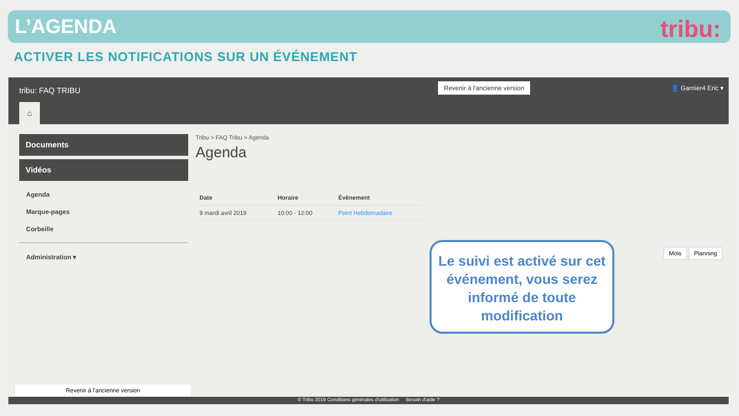L’AGENDA
tribu:
ACTIVER LES NOTIFICATIONS SUR UN ÉVÉNEMENT
tribu: FAQ TRIBU
Revenir à l'ancienne version 👤 Garnier4 Eric ▾
⌂
Documents
Vidéos
Agenda
Marque-pages
Corbeille
Administration ▾
Tribu > FAQ Tribu > Agenda
Agenda
| Date | Horaire | Évènement |
| --- | --- | --- |
| 9 mardi avril 2019 | 10:00 - 12:00 | Point Hebdomadaire |
Mois Planning
Le suivi est activé sur cet événement, vous serez informé de toute modification
Revenir à l'ancienne version
© Tribu 2019 Conditions générales d'utilisation Besoin d'aide ?